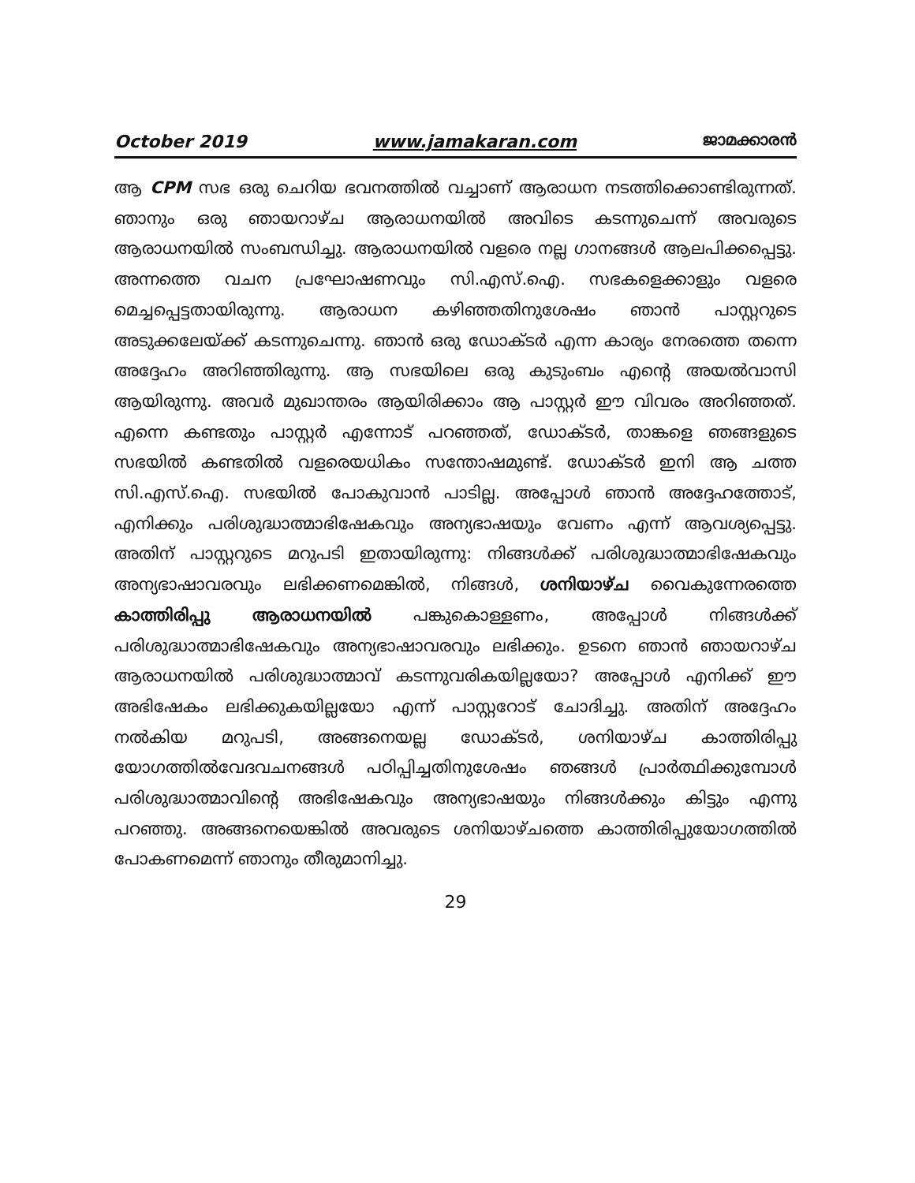October 2019 www.jamakaran.com ജാമക്കാരൻ
ആ CPM സഭ ഒരു ചെറിയ ഭവനത്തിൽ വച്ചാണ് ആരാധന നടത്തിക്കൊണ്ടിരുന്നത്. ഞാനും ഒരു ഞായറാഴ്ച ആരാധനയിൽ അവിടെ കടന്നുചെന്ന് അവരുടെ ആരാധനയിൽ സംബന്ധിച്ചു. ആരാധനയിൽ വളരെ നല്ല ഗാനങ്ങൾ ആലപിക്കപ്പെട്ടു. അന്നത്തെ വചന പ്രഘോഷണവും സി.എസ്.ഐ. സഭകളെക്കാളും വളരെ മെച്ചപ്പെട്ടതായിരുന്നു. ആരാധന കഴിഞ്ഞതിനുശേഷം ഞാൻ പാസ്റ്ററുടെ അടുക്കലേയ്ക്ക് കടന്നുചെന്നു. ഞാൻ ഒരു ഡോക്ടർ എന്ന കാര്യം നേരത്തെ തന്നെ അദ്ദേഹം അറിഞ്ഞിരുന്നു. ആ സഭയിലെ ഒരു കുടുംബം എന്റെ അയൽവാസി ആയിരുന്നു. അവർ മുഖാന്തരം ആയിരിക്കാം ആ പാസ്റ്റർ ഈ വിവരം അറിഞ്ഞത്. എന്നെ കണ്ടതും പാസ്റ്റർ എന്നോട് പറഞ്ഞത്, ഡോക്ടർ, താങ്കളെ ഞങ്ങളുടെ സഭയിൽ കണ്ടതിൽ വളരെയധികം സന്തോഷമുണ്ട്. ഡോക്ടർ ഇനി ആ ചത്ത സി.എസ്.ഐ. സഭയിൽ പോകുവാൻ പാടില്ല. അപ്പോൾ ഞാൻ അദ്ദേഹത്തോട്, എനിക്കും പരിശുദ്ധാത്മാഭിഷേകവും അന്യഭാഷയും വേണം എന്ന് ആവശ്യപ്പെട്ടു. അതിന് പാസ്റ്ററുടെ മറുപടി ഇതായിരുന്നു: നിങ്ങൾക്ക് പരിശുദ്ധാത്മാഭിഷേകവും അന്യഭാഷാവരവും ലഭിക്കണമെങ്കിൽ, നിങ്ങൾ, ശനിയാഴ്ച വൈകുന്നേരത്തെ കാത്തിരിപ്പു ആരാധനയിൽ പങ്കുകൊള്ളണം, അപ്പോൾ നിങ്ങൾക്ക് പരിശുദ്ധാത്മാഭിഷേകവും അന്യഭാഷാവരവും ലഭിക്കും. ഉടനെ ഞാൻ ഞായറാഴ്ച ആരാധനയിൽ പരിശുദ്ധാത്മാവ് കടന്നുവരികയില്ലയോ? അപ്പോൾ എനിക്ക് ഈ അഭിഷേകം ലഭിക്കുകയില്ലയോ എന്ന് പാസ്റ്ററോട് ചോദിച്ചു. അതിന് അദ്ദേഹം നൽകിയ മറുപടി, അങ്ങനെയല്ല ഡോക്ടർ, ശനിയാഴ്ച കാത്തിരിപ്പു യോഗത്തിൽവേദവചനങ്ങൾ പഠിപ്പിച്ചതിനുശേഷം ഞങ്ങൾ പ്രാർത്ഥിക്കുമ്പോൾ പരിശുദ്ധാത്മാവിന്റെ അഭിഷേകവും അന്യഭാഷയും നിങ്ങൾക്കും കിട്ടും എന്നു പറഞ്ഞു. അങ്ങനെയെങ്കിൽ അവരുടെ ശനിയാഴ്ചത്തെ കാത്തിരിപ്പുയോഗത്തിൽ പോകണമെന്ന് ഞാനും തീരുമാനിച്ചു.
29